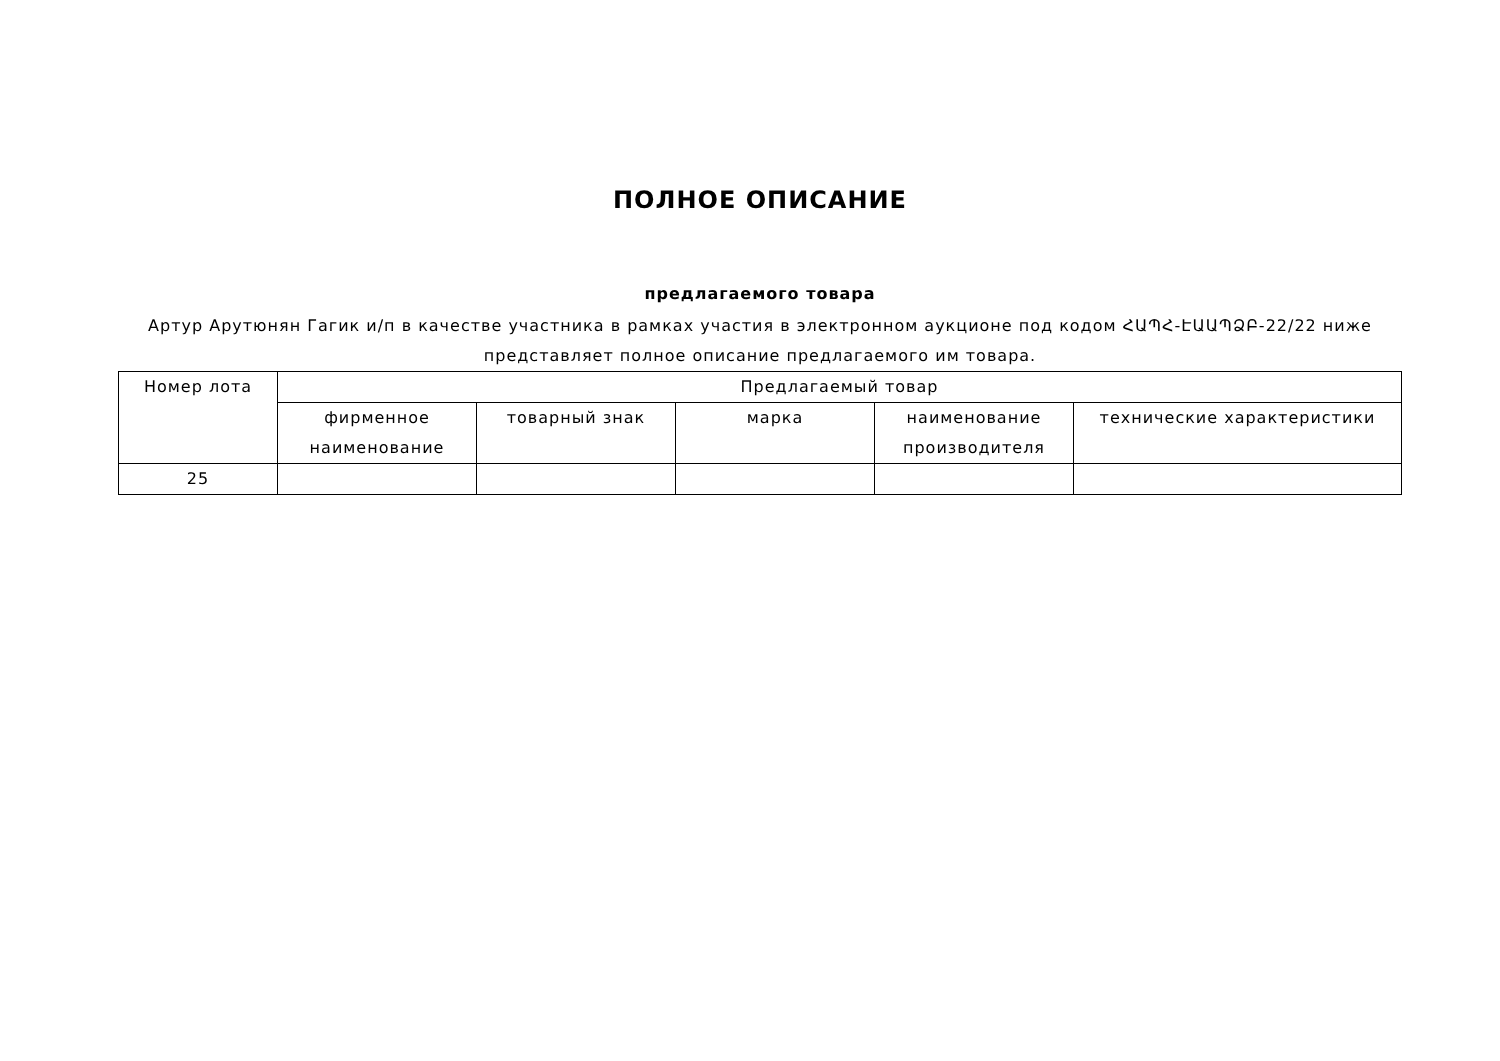ПОЛНОЕ ОПИСАНИЕ
предлагаемого товара
Артур Арутюнян Гагик и/п в качестве участника в рамках участия в электронном аукционе под кодом ՀԱՊՀ-ԷԱԱՊՁԲ-22/22 ниже представляет полное описание предлагаемого им товара.
| Номер лота | Предлагаемый товар | | | | |
| --- | --- | --- | --- | --- | --- |
| | фирменное наименование | товарный знак | марка | наименование производителя | технические характеристики |
| 25 | | | | | |